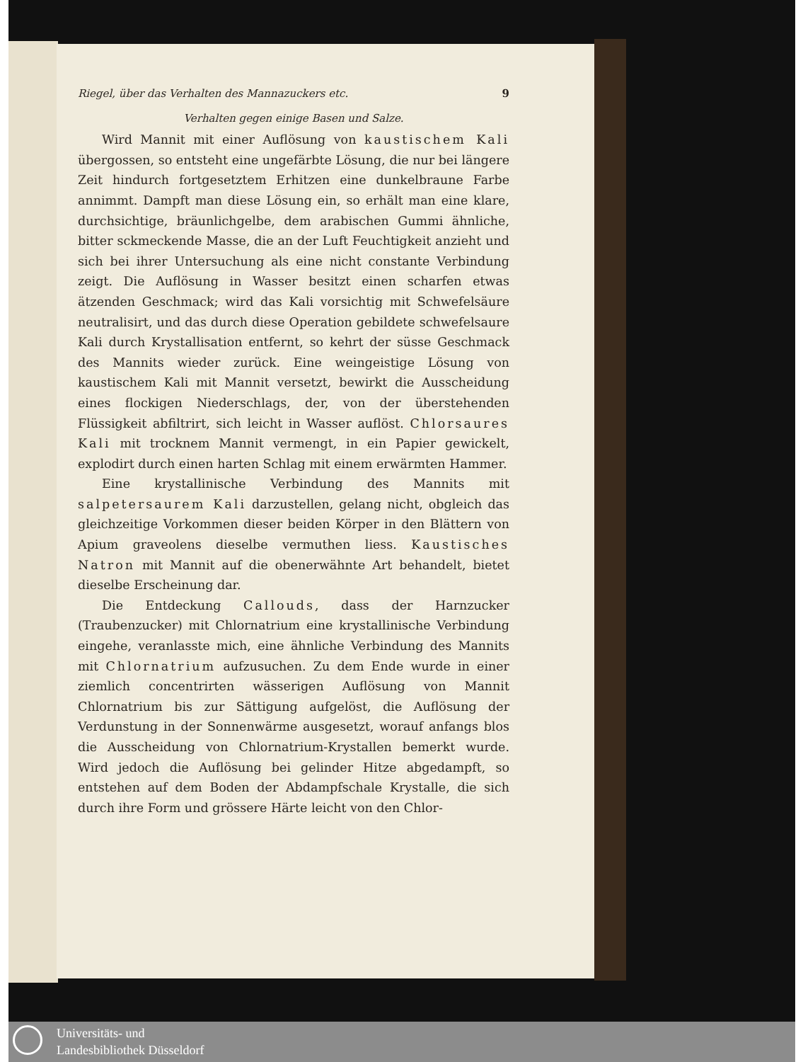Riegel, über das Verhalten des Mannazuckers etc. 9
Verhalten gegen einige Basen und Salze.
Wird Mannit mit einer Auflösung von kaustischem Kali übergossen, so entsteht eine ungefärbte Lösung, die nur bei längere Zeit hindurch fortgesetztem Erhitzen eine dunkelbraune Farbe annimmt. Dampft man diese Lösung ein, so erhält man eine klare, durchsichtige, bräunlichgelbe, dem arabischen Gummi ähnliche, bitter sckmeckende Masse, die an der Luft Feuchtigkeit anzieht und sich bei ihrer Untersuchung als eine nicht constante Verbindung zeigt. Die Auflösung in Wasser besitzt einen scharfen etwas ätzenden Geschmack; wird das Kali vorsichtig mit Schwefelsäure neutralisirt, und das durch diese Operation gebildete schwefelsaure Kali durch Krystallisation entfernt, so kehrt der süsse Geschmack des Mannits wieder zurück. Eine weingeistige Lösung von kaustischem Kali mit Mannit versetzt, bewirkt die Ausscheidung eines flockigen Niederschlags, der, von der überstehenden Flüssigkeit abfiltrirt, sich leicht in Wasser auflöst. Chlorsaures Kali mit trocknem Mannit vermengt, in ein Papier gewickelt, explodirt durch einen harten Schlag mit einem erwärmten Hammer.
Eine krystallinische Verbindung des Mannits mit salpetersaurem Kali darzustellen, gelang nicht, obgleich das gleichzeitige Vorkommen dieser beiden Körper in den Blättern von Apium graveolens dieselbe vermuthen liess. Kaustisches Natron mit Mannit auf die obenerwähnte Art behandelt, bietet dieselbe Erscheinung dar.
Die Entdeckung Callouds, dass der Harnzucker (Traubenzucker) mit Chlornatrium eine krystallinische Verbindung eingehe, veranlasste mich, eine ähnliche Verbindung des Mannits mit Chlornatrium aufzusuchen. Zu dem Ende wurde in einer ziemlich concentrirten wässerigen Auflösung von Mannit Chlornatrium bis zur Sättigung aufgelöst, die Auflösung der Verdunstung in der Sonnenwärme ausgesetzt, worauf anfangs blos die Ausscheidung von Chlornatrium-Krystallen bemerkt wurde. Wird jedoch die Auflösung bei gelinder Hitze abgedampft, so entstehen auf dem Boden der Abdampfschale Krystalle, die sich durch ihre Form und grössere Härte leicht von den Chlor-
Universitäts- und
Landesbibliothek Düsseldorf